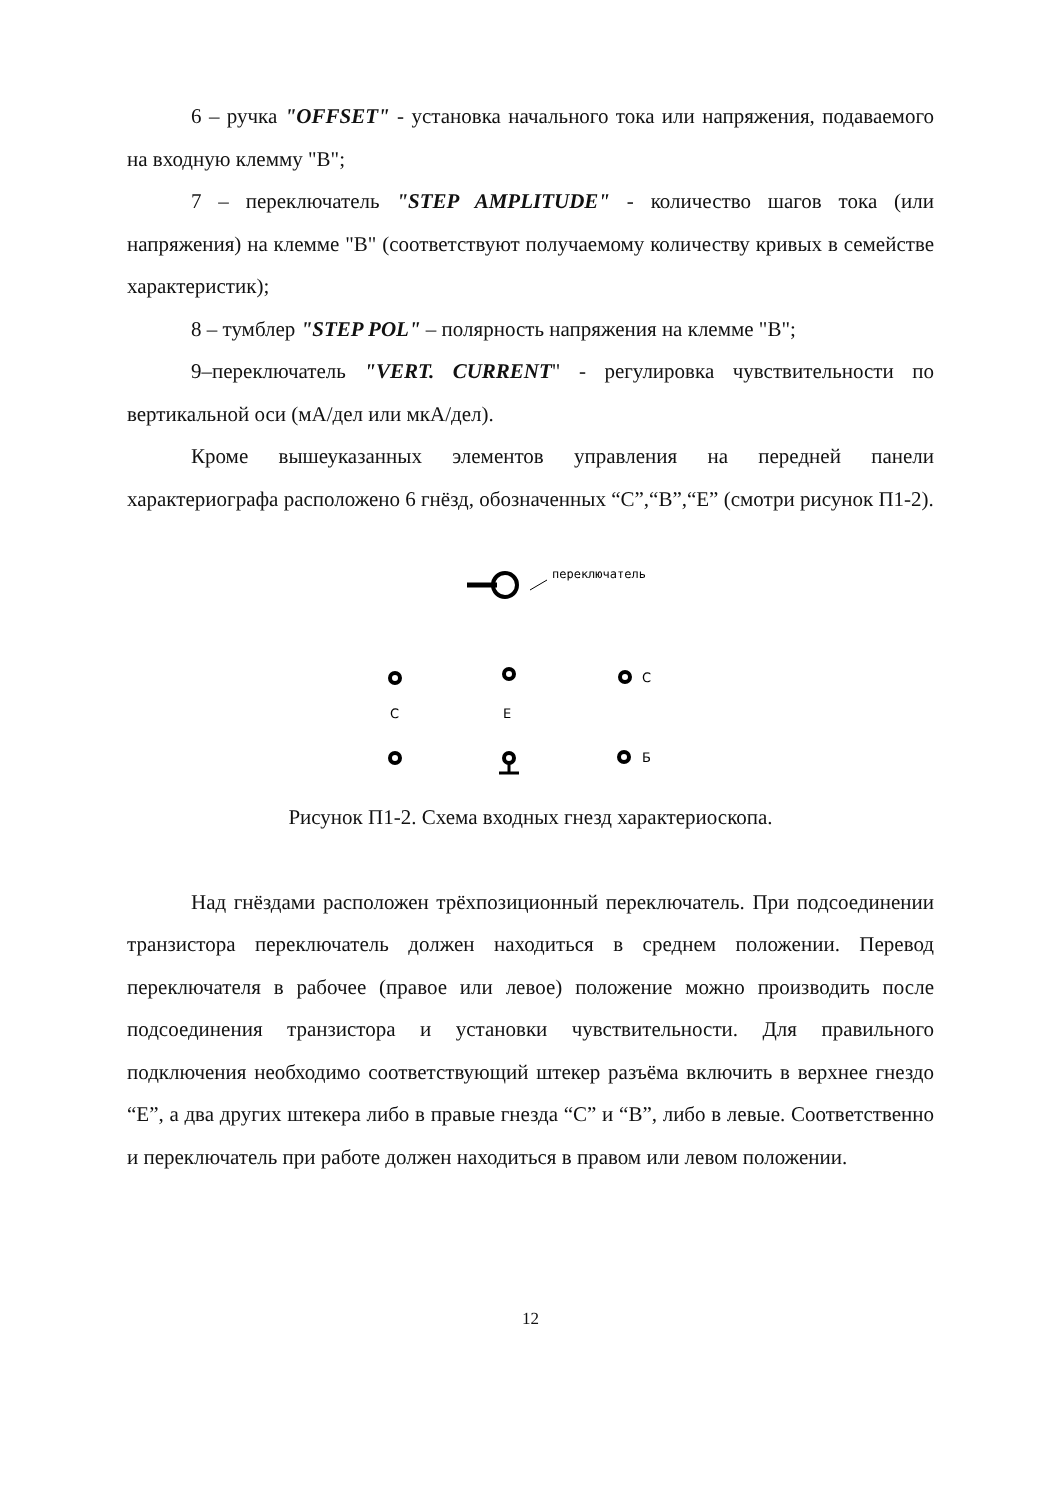6 – ручка "OFFSET" - установка начального тока или напряжения, подаваемого на входную клемму "B";
7 – переключатель "STEP AMPLITUDE" - количество шагов тока (или напряжения) на клемме "B" (соответствуют получаемому количеству кривых в семействе характеристик);
8 – тумблер "STEP POL" – полярность напряжения на клемме "B";
9–переключатель "VERT. CURRENT" - регулировка чувствительности по вертикальной оси (мА/дел или мкА/дел).
Кроме вышеуказанных элементов управления на передней панели характериографа расположено 6 гнёзд, обозначенных “C”,“B”,“E” (смотри рисунок П1-2).
переключатель
C
C
E
Б
Рисунок П1-2. Схема входных гнезд характериоскопа.
Над гнёздами расположен трёхпозиционный переключатель. При подсоединении транзистора переключатель должен находиться в среднем положении. Перевод переключателя в рабочее (правое или левое) положение можно производить после подсоединения транзистора и установки чувствительности. Для правильного подключения необходимо соответствующий штекер разъёма включить в верхнее гнездо “E”, а два других штекера либо в правые гнезда “C” и “B”, либо в левые. Соответственно и переключатель при работе должен находиться в правом или левом положении.
12